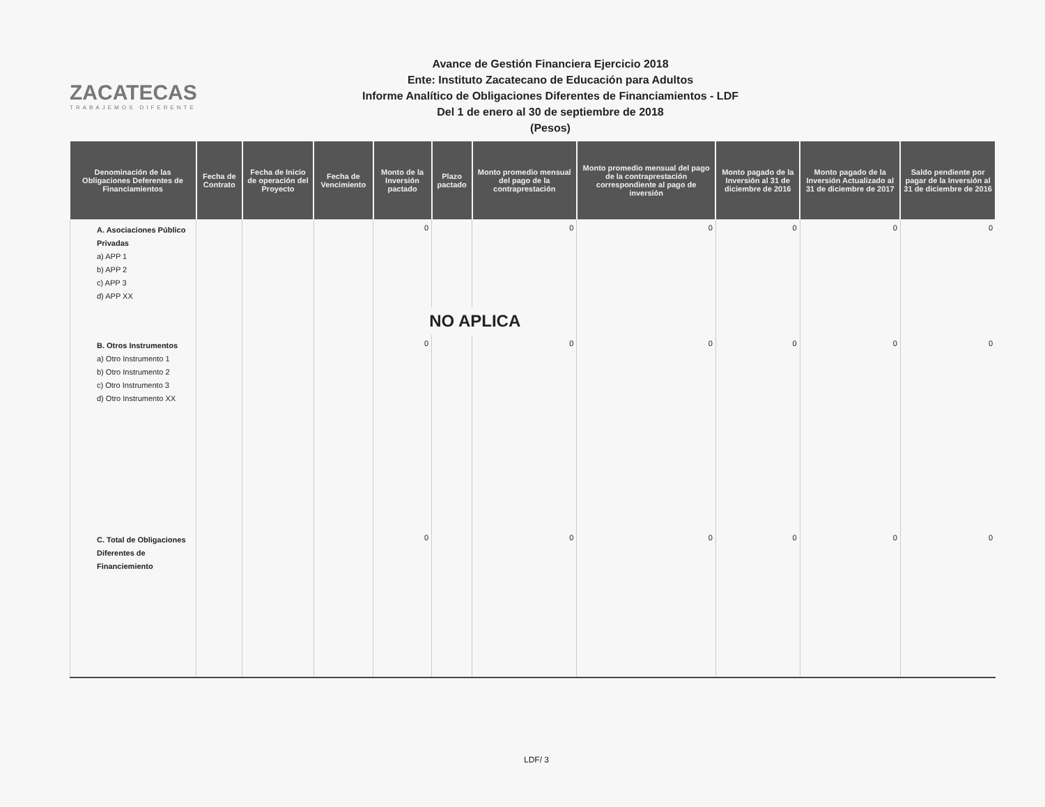ZACATECAS
TRABAJEMOS DIFERENTE
Avance de Gestión Financiera Ejercicio 2018
Ente: Instituto Zacatecano de Educación para Adultos
Informe Analítico de Obligaciones Diferentes de Financiamientos - LDF
Del 1 de enero al 30 de septiembre de 2018
(Pesos)
| Denominación de las Obligaciones Deferentes de Financiamientos | Fecha de Contrato | Fecha de Inicio de operación del Proyecto | Fecha de Vencimiento | Monto de la Inversión pactado | Plazo pactado | Monto promedio mensual del pago de la contraprestación | Monto promedio mensual del pago de la contraprestación correspondiente al pago de inversión | Monto pagado de la Inversión al 31 de diciembre de 2016 | Monto pagado de la Inversión Actualizado al 31 de diciembre de 2017 | Saldo pendiente por pagar de la Inversión al 31 de diciembre de 2016 |
| --- | --- | --- | --- | --- | --- | --- | --- | --- | --- | --- |
| A. Asociaciones Público Privadas a) APP 1 b) APP 2 c) APP 3 d) APP XX | | | | 0 | | 0 | 0 | 0 | 0 | 0 |
| | | | | NO APLICA | | | | | | |
| B. Otros Instrumentos a) Otro Instrumento 1 b) Otro Instrumento 2 c) Otro Instrumento 3 d) Otro Instrumento XX | | | | 0 | | 0 | 0 | 0 | 0 | 0 |
| C. Total de Obligaciones Diferentes de Financiemiento | | | | 0 | | 0 | 0 | 0 | 0 | 0 |
LDF/ 3